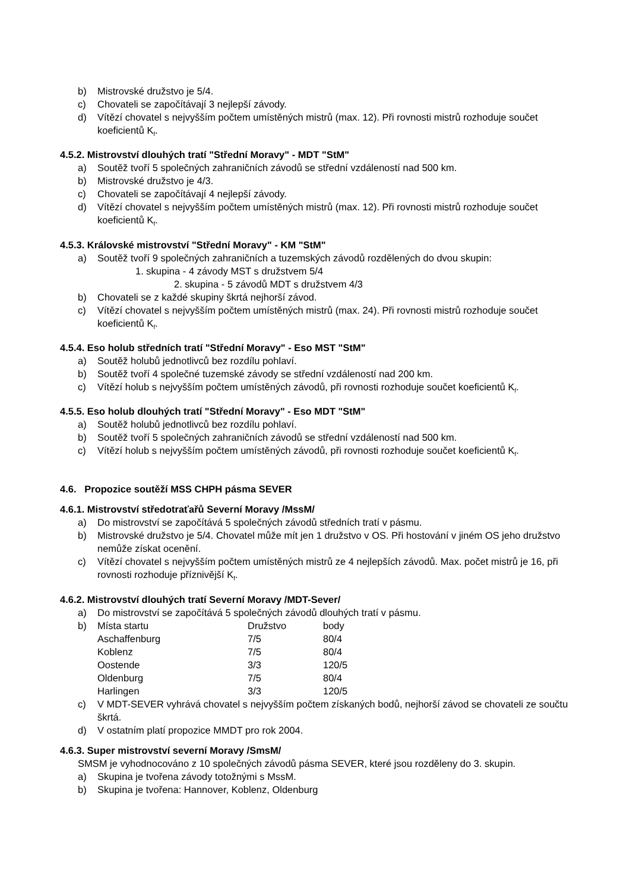b) Mistrovské družstvo je 5/4.
c) Chovateli se započítávají 3 nejlepší závody.
d) Vítězí chovatel s nejvyšším počtem umístěných mistrů (max. 12). Při rovnosti mistrů rozhoduje součet koeficientů K<sub>f</sub>.
4.5.2. Mistrovství dlouhých tratí "Střední Moravy" - MDT "StM"
a) Soutěž tvoří 5 společných zahraničních závodů se střední vzdáleností nad 500 km.
b) Mistrovské družstvo je 4/3.
c) Chovateli se započítávají 4 nejlepší závody.
d) Vítězí chovatel s nejvyšším počtem umístěných mistrů (max. 12). Při rovnosti mistrů rozhoduje součet koeficientů K<sub>f</sub>.
4.5.3. Královské mistrovství "Střední Moravy" - KM "StM"
a) Soutěž tvoří 9 společných zahraničních a tuzemských závodů rozdělených do dvou skupin:
1. skupina - 4 závody MST s družstvem 5/4
2. skupina - 5 závodů MDT s družstvem 4/3
b) Chovateli se z každé skupiny škrtá nejhorší závod.
c) Vítězí chovatel s nejvyšším počtem umístěných mistrů (max. 24). Při rovnosti mistrů rozhoduje součet koeficientů K<sub>f</sub>.
4.5.4. Eso holub středních tratí "Střední Moravy" - Eso MST "StM"
a) Soutěž holubů jednotlivců bez rozdílu pohlaví.
b) Soutěž tvoří 4 společné tuzemské závody se střední vzdáleností nad 200 km.
c) Vítězí holub s nejvyšším počtem umístěných závodů, při rovnosti rozhoduje součet koeficientů K<sub>f</sub>.
4.5.5. Eso holub dlouhých tratí "Střední Moravy" - Eso MDT "StM"
a) Soutěž holubů jednotlivců bez rozdílu pohlaví.
b) Soutěž tvoří 5 společných zahraničních závodů se střední vzdáleností nad 500 km.
c) Vítězí holub s nejvyšším počtem umístěných závodů, při rovnosti rozhoduje součet koeficientů K<sub>f</sub>.
4.6. Propozice soutěží MSS CHPH pásma SEVER
4.6.1. Mistrovství středotraťařů Severní Moravy /MssM/
a) Do mistrovství se započítává 5 společných závodů středních tratí v pásmu.
b) Mistrovské družstvo je 5/4. Chovatel může mít jen 1 družstvo v OS. Při hostování v jiném OS jeho družstvo nemůže získat ocenění.
c) Vítězí chovatel s nejvyšším počtem umístěných mistrů ze 4 nejlepších závodů. Max. počet mistrů je 16, při rovnosti rozhoduje příznivější K<sub>f</sub>.
4.6.2. Mistrovství dlouhých tratí Severní Moravy /MDT-Sever/
a) Do mistrovství se započítává 5 společných závodů dlouhých tratí v pásmu.
b)
| Místa startu | Družstvo | body |
| Aschaffenburg | 7/5 | 80/4 |
| Koblenz | 7/5 | 80/4 |
| Oostende | 3/3 | 120/5 |
| Oldenburg | 7/5 | 80/4 |
| Harlingen | 3/3 | 120/5 |
c) V MDT-SEVER vyhrává chovatel s nejvyšším počtem získaných bodů, nejhorší závod se chovateli ze součtu škrtá.
d) V ostatním platí propozice MMDT pro rok 2004.
4.6.3. Super mistrovství severní Moravy /SmsM/
SMSM je vyhodnocováno z 10 společných závodů pásma SEVER, které jsou rozděleny do 3. skupin.
a) Skupina je tvořena závody totožnými s MssM.
b) Skupina je tvořena: Hannover, Koblenz, Oldenburg